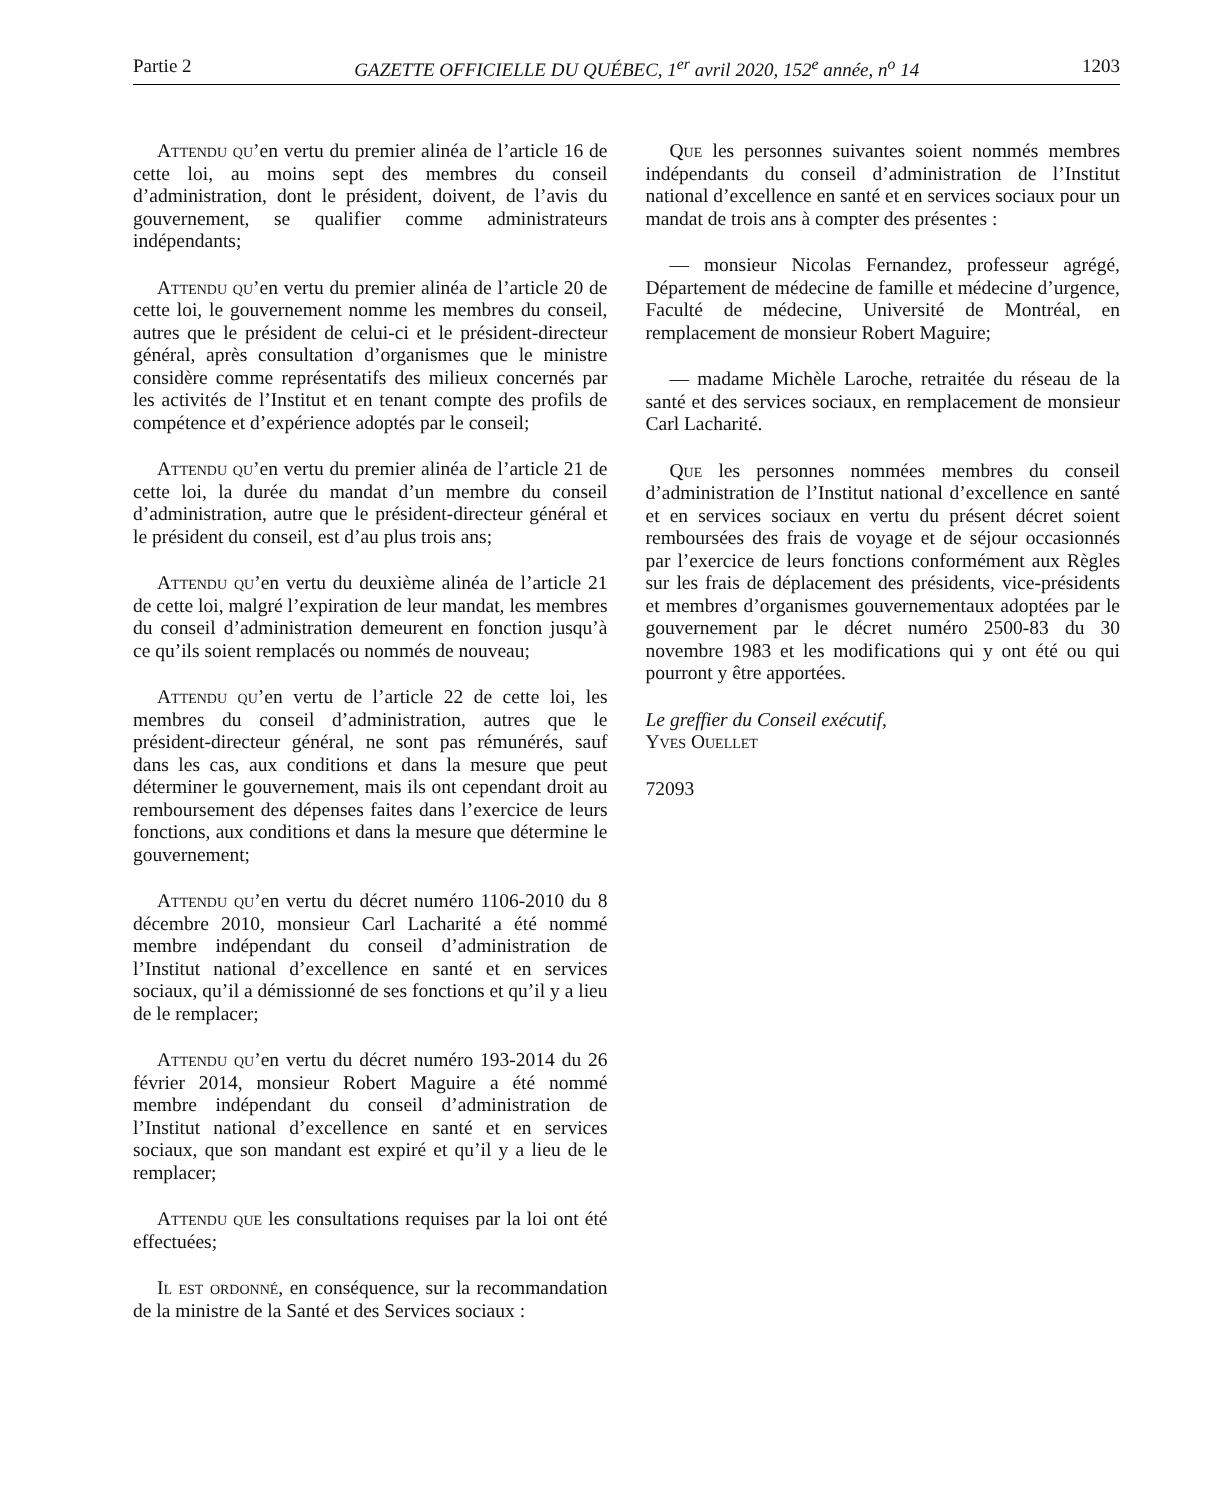Partie 2 GAZETTE OFFICIELLE DU QUÉBEC, 1<sup>er</sup> avril 2020, 152<sup>e</sup> année, n<sup>o</sup> 14 1203
Attendu qu’en vertu du premier alinéa de l’article 16 de cette loi, au moins sept des membres du conseil d’administration, dont le président, doivent, de l’avis du gouvernement, se qualifier comme administrateurs indépendants;
Attendu qu’en vertu du premier alinéa de l’article 20 de cette loi, le gouvernement nomme les membres du conseil, autres que le président de celui-ci et le président-directeur général, après consultation d’organismes que le ministre considère comme représentatifs des milieux concernés par les activités de l’Institut et en tenant compte des profils de compétence et d’expérience adoptés par le conseil;
Attendu qu’en vertu du premier alinéa de l’article 21 de cette loi, la durée du mandat d’un membre du conseil d’administration, autre que le président-directeur général et le président du conseil, est d’au plus trois ans;
Attendu qu’en vertu du deuxième alinéa de l’article 21 de cette loi, malgré l’expiration de leur mandat, les membres du conseil d’administration demeurent en fonction jusqu’à ce qu’ils soient remplacés ou nommés de nouveau;
Attendu qu’en vertu de l’article 22 de cette loi, les membres du conseil d’administration, autres que le président-directeur général, ne sont pas rémunérés, sauf dans les cas, aux conditions et dans la mesure que peut déterminer le gouvernement, mais ils ont cependant droit au remboursement des dépenses faites dans l’exercice de leurs fonctions, aux conditions et dans la mesure que détermine le gouvernement;
Attendu qu’en vertu du décret numéro 1106-2010 du 8 décembre 2010, monsieur Carl Lacharité a été nommé membre indépendant du conseil d’administration de l’Institut national d’excellence en santé et en services sociaux, qu’il a démissionné de ses fonctions et qu’il y a lieu de le remplacer;
Attendu qu’en vertu du décret numéro 193-2014 du 26 février 2014, monsieur Robert Maguire a été nommé membre indépendant du conseil d’administration de l’Institut national d’excellence en santé et en services sociaux, que son mandant est expiré et qu’il y a lieu de le remplacer;
Attendu que les consultations requises par la loi ont été effectuées;
Il est ordonné, en conséquence, sur la recommandation de la ministre de la Santé et des Services sociaux :
Que les personnes suivantes soient nommés membres indépendants du conseil d’administration de l’Institut national d’excellence en santé et en services sociaux pour un mandat de trois ans à compter des présentes :
— monsieur Nicolas Fernandez, professeur agrégé, Département de médecine de famille et médecine d’urgence, Faculté de médecine, Université de Montréal, en remplacement de monsieur Robert Maguire;
— madame Michèle Laroche, retraitée du réseau de la santé et des services sociaux, en remplacement de monsieur Carl Lacharité.
Que les personnes nommées membres du conseil d’administration de l’Institut national d’excellence en santé et en services sociaux en vertu du présent décret soient remboursées des frais de voyage et de séjour occasionnés par l’exercice de leurs fonctions conformément aux Règles sur les frais de déplacement des présidents, vice-présidents et membres d’organismes gouvernementaux adoptées par le gouvernement par le décret numéro 2500-83 du 30 novembre 1983 et les modifications qui y ont été ou qui pourront y être apportées.
Le greffier du Conseil exécutif,
Yves Ouellet
72093